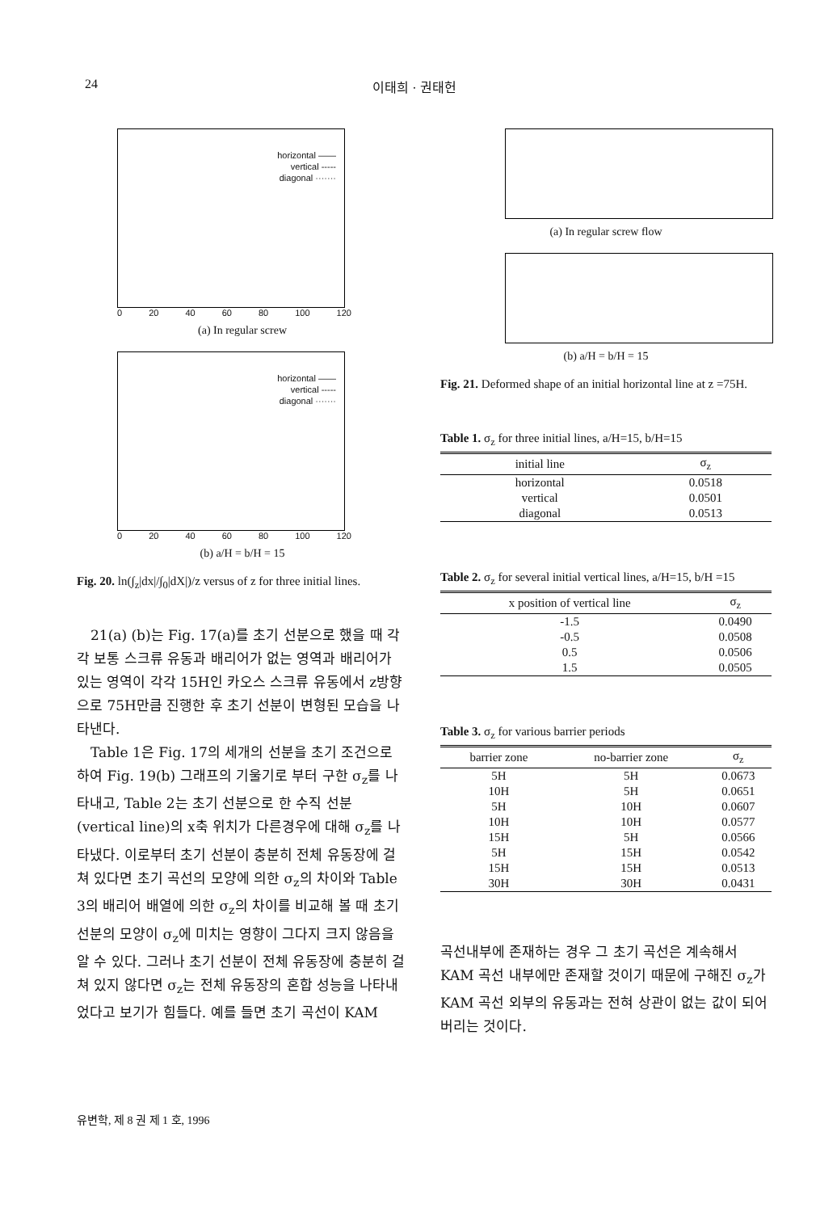24 이태희 · 권태헌
horizontal ——
vertical -----
diagonal ·······
0 20 40 60 80 100 120
(a) In regular screw
horizontal ——
vertical -----
diagonal ·······
0 20 40 60 80 100 120
(b) a/H = b/H = 15
Fig. 20. ln(∫<sub>z</sub>|dx|/∫<sub>0</sub>|dX|)/z versus of z for three initial lines.
21(a) (b)는 Fig. 17(a)를 초기 선분으로 했을 때 각각 보통 스크류 유동과 배리어가 없는 영역과 배리어가 있는 영역이 각각 15H인 카오스 스크류 유동에서 z방향으로 75H만큼 진행한 후 초기 선분이 변형된 모습을 나타낸다.
Table 1은 Fig. 17의 세개의 선분을 초기 조건으로 하여 Fig. 19(b) 그래프의 기울기로 부터 구한 σ<sub>z</sub>를 나타내고, Table 2는 초기 선분으로 한 수직 선분(vertical line)의 x축 위치가 다른경우에 대해 σ<sub>z</sub>를 나타냈다. 이로부터 초기 선분이 충분히 전체 유동장에 걸쳐 있다면 초기 곡선의 모양에 의한 σ<sub>z</sub>의 차이와 Table 3의 배리어 배열에 의한 σ<sub>z</sub>의 차이를 비교해 볼 때 초기 선분의 모양이 σ<sub>z</sub>에 미치는 영향이 그다지 크지 않음을 알 수 있다. 그러나 초기 선분이 전체 유동장에 충분히 걸쳐 있지 않다면 σ<sub>z</sub>는 전체 유동장의 혼합 성능을 나타내었다고 보기가 힘들다. 예를 들면 초기 곡선이 KAM
(a) In regular screw flow
(b) a/H = b/H = 15
Fig. 21. Deformed shape of an initial horizontal line at z =75H.
Table 1. σ<sub>z</sub> for three initial lines, a/H=15, b/H=15
| initial line | σ<sub>z</sub> |
| --- | --- |
| horizontal | 0.0518 |
| vertical | 0.0501 |
| diagonal | 0.0513 |
Table 2. σ<sub>z</sub> for several initial vertical lines, a/H=15, b/H =15
| x position of vertical line | σ<sub>z</sub> |
| --- | --- |
| -1.5 | 0.0490 |
| -0.5 | 0.0508 |
| 0.5 | 0.0506 |
| 1.5 | 0.0505 |
Table 3. σ<sub>z</sub> for various barrier periods
| barrier zone | no-barrier zone | σ<sub>z</sub> |
| --- | --- | --- |
| 5H | 5H | 0.0673 |
| 10H | 5H | 0.0651 |
| 5H | 10H | 0.0607 |
| 10H | 10H | 0.0577 |
| 15H | 5H | 0.0566 |
| 5H | 15H | 0.0542 |
| 15H | 15H | 0.0513 |
| 30H | 30H | 0.0431 |
곡선내부에 존재하는 경우 그 초기 곡선은 계속해서 KAM 곡선 내부에만 존재할 것이기 때문에 구해진 σ<sub>z</sub>가 KAM 곡선 외부의 유동과는 전혀 상관이 없는 값이 되어버리는 것이다.
유변학, 제 8 권 제 1 호, 1996